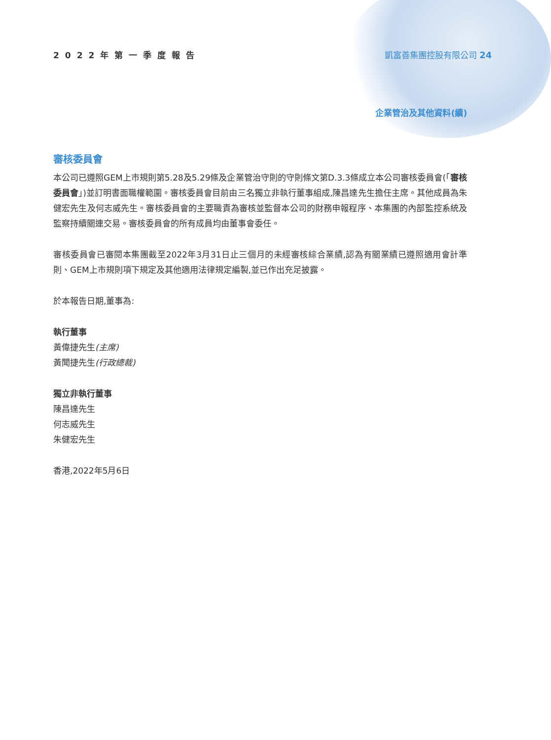2022年第一季度報告 凱富善集團控股有限公司 24
企業管治及其他資料(續)
審核委員會
本公司已遵照GEM上市規則第5.28及5.29條及企業管治守則的守則條文第D.3.3條成立本公司審核委員會(「審核委員會」)並訂明書面職權範圍。審核委員會目前由三名獨立非執行董事組成,陳昌達先生擔任主席。其他成員為朱健宏先生及何志威先生。審核委員會的主要職責為審核並監督本公司的財務申報程序、本集團的內部監控系統及監察持續關連交易。審核委員會的所有成員均由董事會委任。
審核委員會已審閱本集團截至2022年3月31日止三個月的未經審核綜合業績,認為有關業績已遵照適用會計準則、GEM上市規則項下規定及其他適用法律規定編製,並已作出充足披露。
於本報告日期,董事為:
執行董事
黃偉捷先生(主席)
黃聞捷先生(行政總裁)
獨立非執行董事
陳昌達先生
何志威先生
朱健宏先生
香港,2022年5月6日